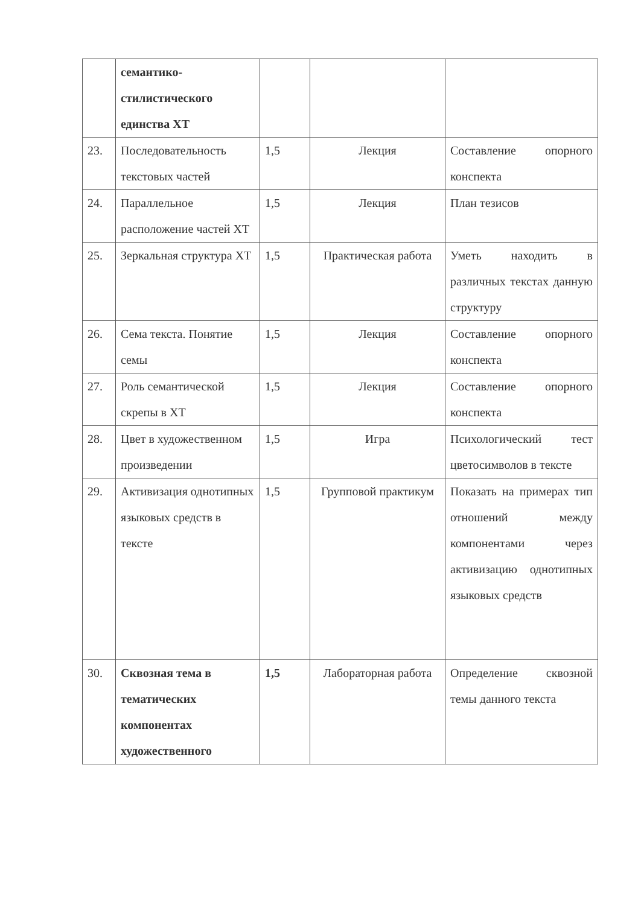| | семантико-стилистического единства ХТ | | | |
| 23. | Последовательность текстовых частей | 1,5 | Лекция | Составление опорного конспекта |
| 24. | Параллельное расположение частей ХТ | 1,5 | Лекция | План тезисов |
| 25. | Зеркальная структура ХТ | 1,5 | Практическая работа | Уметь находить в различных текстах данную структуру |
| 26. | Сема текста. Понятие семы | 1,5 | Лекция | Составление опорного конспекта |
| 27. | Роль семантической скрепы в ХТ | 1,5 | Лекция | Составление опорного конспекта |
| 28. | Цвет в художественном произведении | 1,5 | Игра | Психологический тест цветосимволов в тексте |
| 29. | Активизация однотипных языковых средств в тексте | 1,5 | Групповой практикум | Показать на примерах тип отношений между компонентами через активизацию однотипных языковых средств |
| 30. | Сквозная тема в тематических компонентах художественного | 1,5 | Лабораторная работа | Определение сквозной темы данного текста |